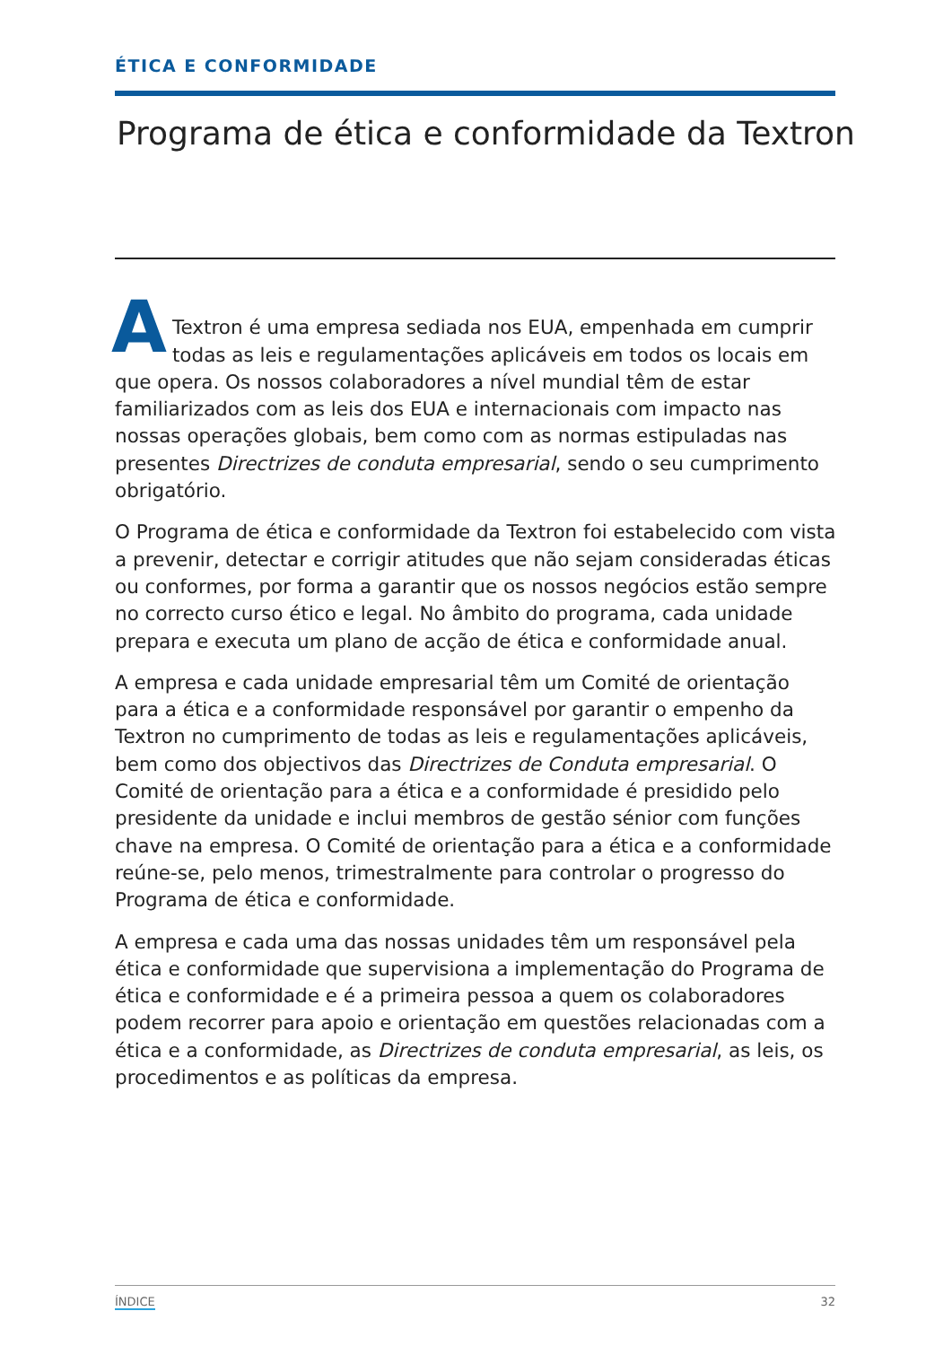ÉTICA E CONFORMIDADE
Programa de ética e conformidade da Textron
A
Textron é uma empresa sediada nos EUA, empenhada em cumprir todas as leis e regulamentações aplicáveis em todos os locais em que opera. Os nossos colaboradores a nível mundial têm de estar familiarizados com as leis dos EUA e internacionais com impacto nas nossas operações globais, bem como com as normas estipuladas nas presentes Directrizes de conduta empresarial, sendo o seu cumprimento obrigatório.
O Programa de ética e conformidade da Textron foi estabelecido com vista a prevenir, detectar e corrigir atitudes que não sejam consideradas éticas ou conformes, por forma a garantir que os nossos negócios estão sempre no correcto curso ético e legal. No âmbito do programa, cada unidade prepara e executa um plano de acção de ética e conformidade anual.
A empresa e cada unidade empresarial têm um Comité de orientação para a ética e a conformidade responsável por garantir o empenho da Textron no cumprimento de todas as leis e regulamentações aplicáveis, bem como dos objectivos das Directrizes de Conduta empresarial. O Comité de orientação para a ética e a conformidade é presidido pelo presidente da unidade e inclui membros de gestão sénior com funções chave na empresa. O Comité de orientação para a ética e a conformidade reúne-se, pelo menos, trimestralmente para controlar o progresso do Programa de ética e conformidade.
A empresa e cada uma das nossas unidades têm um responsável pela ética e conformidade que supervisiona a implementação do Programa de ética e conformidade e é a primeira pessoa a quem os colaboradores podem recorrer para apoio e orientação em questões relacionadas com a ética e a conformidade, as Directrizes de conduta empresarial, as leis, os procedimentos e as políticas da empresa.
ÍNDICE 32